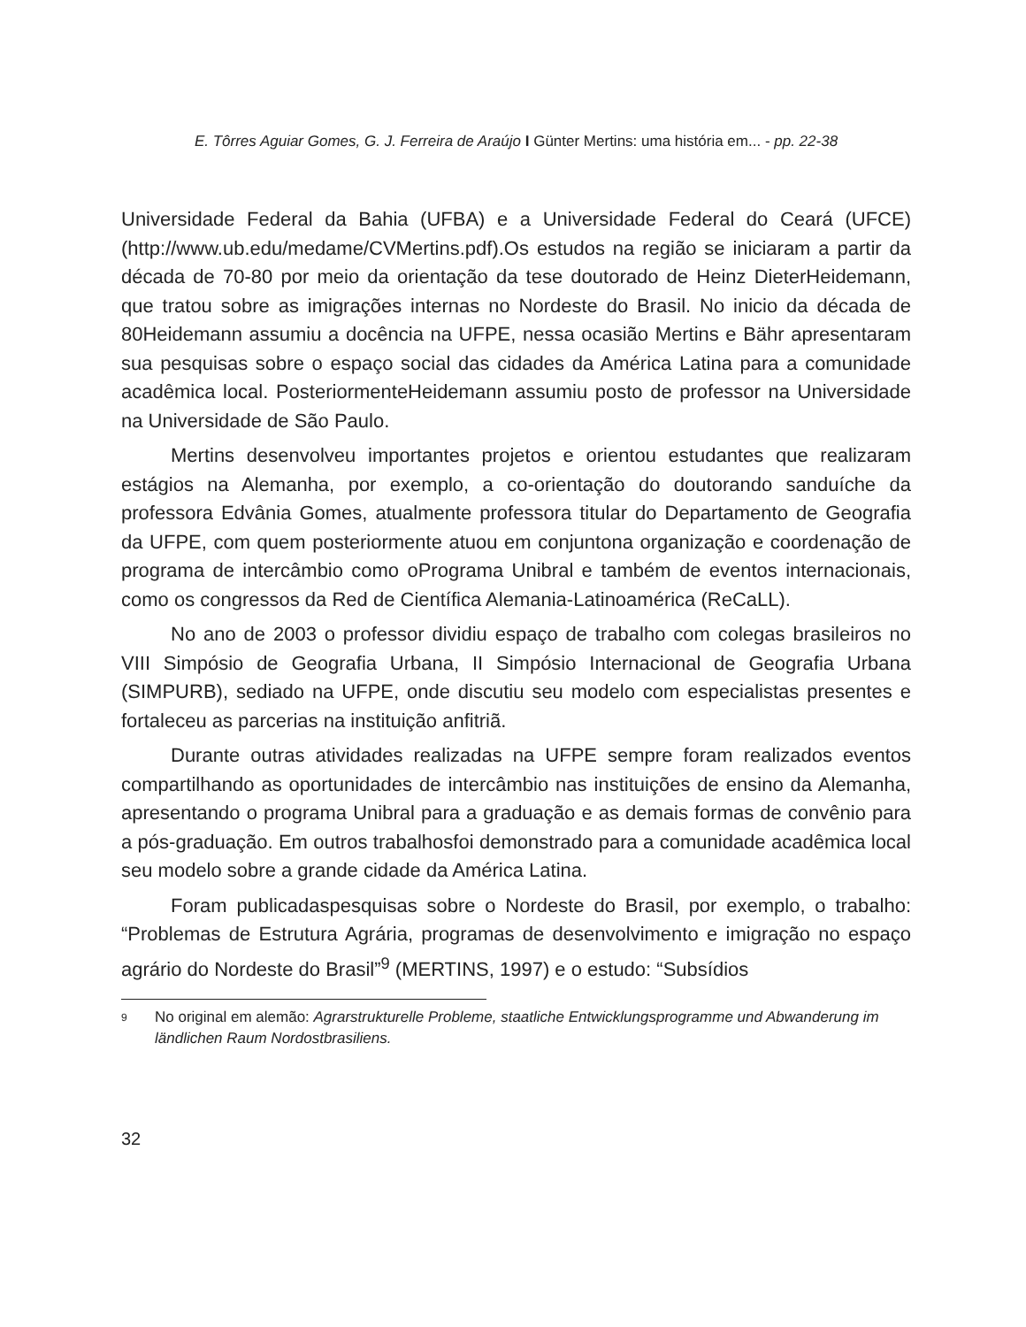E. Tôrres Aguiar Gomes, G. J. Ferreira de Araújo I Günter Mertins: uma história em... - pp. 22-38
Universidade Federal da Bahia (UFBA) e a Universidade Federal do Ceará (UFCE)(http://www.ub.edu/medame/CVMertins.pdf).Os estudos na região se iniciaram a partir da década de 70-80 por meio da orientação da tese doutorado de Heinz DieterHeidemann, que tratou sobre as imigrações internas no Nordeste do Brasil. No inicio da década de 80Heidemann assumiu a docência na UFPE, nessa ocasião Mertins e Bähr apresentaram sua pesquisas sobre o espaço social das cidades da América Latina para a comunidade acadêmica local. PosteriormenteHeidemann assumiu posto de professor na Universidade na Universidade de São Paulo.
Mertins desenvolveu importantes projetos e orientou estudantes que realizaram estágios na Alemanha, por exemplo, a co-orientação do doutorando sanduíche da professora Edvânia Gomes, atualmente professora titular do Departamento de Geografia da UFPE, com quem posteriormente atuou em conjuntona organização e coordenação de programa de intercâmbio como oPrograma Unibral e também de eventos internacionais, como os congressos da Red de Científica Alemania-Latinoamérica (ReCaLL).
No ano de 2003 o professor dividiu espaço de trabalho com colegas brasileiros no VIII Simpósio de Geografia Urbana, II Simpósio Internacional de Geografia Urbana (SIMPURB), sediado na UFPE, onde discutiu seu modelo com especialistas presentes e fortaleceu as parcerias na instituição anfitriã.
Durante outras atividades realizadas na UFPE sempre foram realizados eventos compartilhando as oportunidades de intercâmbio nas instituições de ensino da Alemanha, apresentando o programa Unibral para a graduação e as demais formas de convênio para a pós-graduação. Em outros trabalhosfoi demonstrado para a comunidade acadêmica local seu modelo sobre a grande cidade da América Latina.
Foram publicadaspesquisas sobre o Nordeste do Brasil, por exemplo, o trabalho: “Problemas de Estrutura Agrária, programas de desenvolvimento e imigração no espaço agrário do Nordeste do Brasil”<sup>9</sup> (MERTINS, 1997) e o estudo: “Subsídios
9 No original em alemão: Agrarstrukturelle Probleme, staatliche Entwicklungsprogramme und Abwanderung im ländlichen Raum Nordostbrasiliens.
32